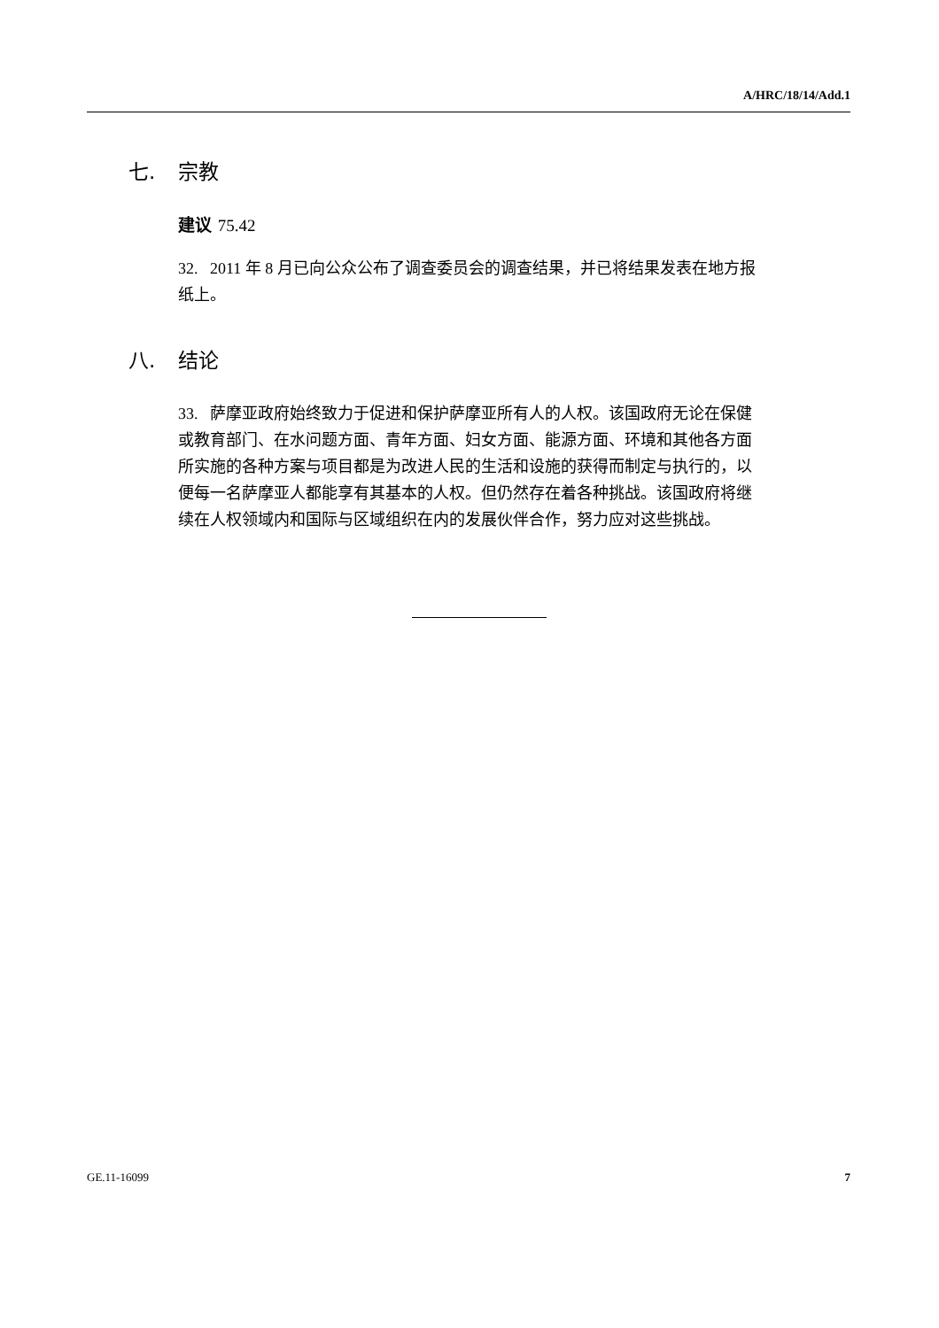A/HRC/18/14/Add.1
七. 宗教
建议 75.42
32. 2011 年 8 月已向公众公布了调查委员会的调查结果，并已将结果发表在地方报纸上。
八. 结论
33. 萨摩亚政府始终致力于促进和保护萨摩亚所有人的人权。该国政府无论在保健或教育部门、在水问题方面、青年方面、妇女方面、能源方面、环境和其他各方面所实施的各种方案与项目都是为改进人民的生活和设施的获得而制定与执行的，以便每一名萨摩亚人都能享有其基本的人权。但仍然存在着各种挑战。该国政府将继续在人权领域内和国际与区域组织在内的发展伙伴合作，努力应对这些挑战。
GE.11-16099 7